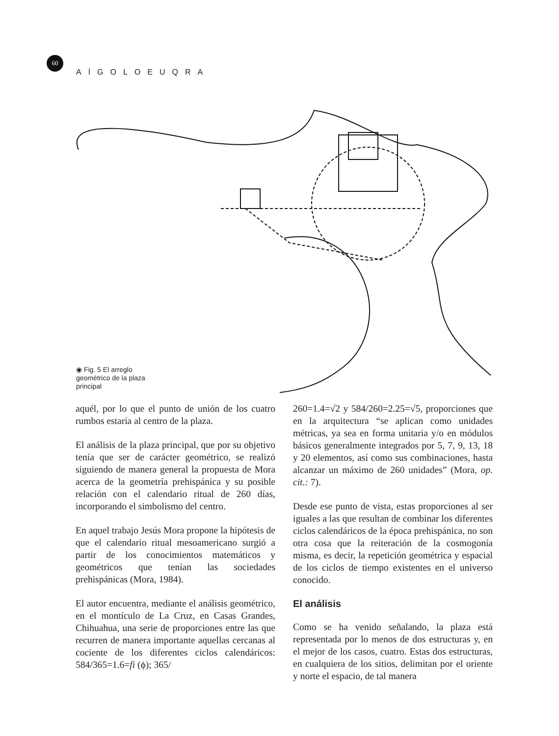60
AÍGOLOEUQRA
◉ Fig. 5 El arreglo geométrico de la plaza principal
aquél, por lo que el punto de unión de los cuatro rumbos estaría al centro de la plaza.
El análisis de la plaza principal, que por su objetivo tenía que ser de carácter geométrico, se realizó siguiendo de manera general la propuesta de Mora acerca de la geometría prehispánica y su posible relación con el calendario ritual de 260 días, incorporando el simbolismo del centro.
En aquel trabajo Jesús Mora propone la hipótesis de que el calendario ritual mesoamericano surgió a partir de los conocimientos matemáticos y geométricos que tenían las sociedades prehispánicas (Mora, 1984).
El autor encuentra, mediante el análisis geométrico, en el montículo de La Cruz, en Casas Grandes, Chihuahua, una serie de proporciones entre las que recurren de manera importante aquellas cercanas al cociente de los diferentes ciclos calendáricos: 584/365=1.6=fi (ϕ); 365/
260=1.4=√2 y 584/260=2.25=√5, proporciones que en la arquitectura “se aplican como unidades métricas, ya sea en forma unitaria y/o en módulos básicos generalmente integrados por 5, 7, 9, 13, 18 y 20 elementos, así como sus combinaciones, hasta alcanzar un máximo de 260 unidades” (Mora, op. cit.: 7).
Desde ese punto de vista, estas proporciones al ser iguales a las que resultan de combinar los diferentes ciclos calendáricos de la época prehispánica, no son otra cosa que la reiteración de la cosmogonía misma, es decir, la repetición geométrica y espacial de los ciclos de tiempo existentes en el universo conocido.
El análisis
Como se ha venido señalando, la plaza está representada por lo menos de dos estructuras y, en el mejor de los casos, cuatro. Estas dos estructuras, en cualquiera de los sitios, delimitan por el oriente y norte el espacio, de tal manera